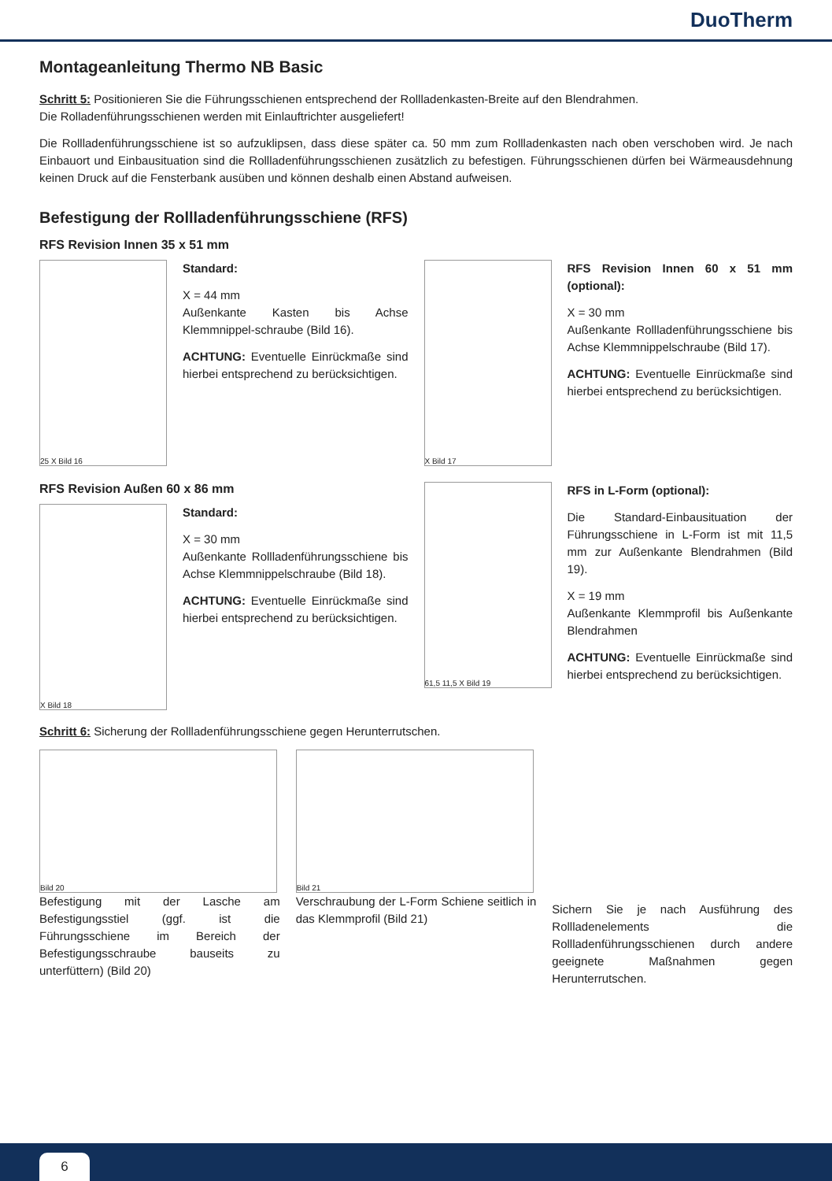DuoTherm
Montageanleitung Thermo NB Basic
Schritt 5: Positionieren Sie die Führungsschienen entsprechend der Rollladenkasten-Breite auf den Blendrahmen.
Die Rolladenführungsschienen werden mit Einlauftrichter ausgeliefert!
Die Rollladenführungsschiene ist so aufzuklipsen, dass diese später ca. 50 mm zum Rollladenkasten nach oben verschoben wird. Je nach Einbauort und Einbausituation sind die Rollladenführungsschienen zusätzlich zu befestigen. Führungsschienen dürfen bei Wärmeausdehnung keinen Druck auf die Fensterbank ausüben und können deshalb einen Abstand aufweisen.
Befestigung der Rollladenführungsschiene (RFS)
RFS Revision Innen 35 x 51 mm
25 X Bild 16
Standard:
X = 44 mm
Außenkante Kasten bis Achse Klemmnippel-schraube (Bild 16).
ACHTUNG: Eventuelle Einrückmaße sind hierbei entsprechend zu berücksichtigen.
X Bild 17
RFS Revision Innen 60 x 51 mm (optional):
X = 30 mm
Außenkante Rollladenführungsschiene bis Achse Klemmnippelschraube (Bild 17).
ACHTUNG: Eventuelle Einrückmaße sind hierbei entsprechend zu berücksichtigen.
RFS Revision Außen 60 x 86 mm
X Bild 18
Standard:
X = 30 mm
Außenkante Rollladenführungsschiene bis Achse Klemmnippelschraube (Bild 18).
ACHTUNG: Eventuelle Einrückmaße sind hierbei entsprechend zu berücksichtigen.
61,5 11,5 X Bild 19
RFS in L-Form (optional):
Die Standard-Einbausituation der Führungsschiene in L-Form ist mit 11,5 mm zur Außenkante Blendrahmen (Bild 19).
X = 19 mm
Außenkante Klemmprofil bis Außenkante Blendrahmen
ACHTUNG: Eventuelle Einrückmaße sind hierbei entsprechend zu berücksichtigen.
Schritt 6: Sicherung der Rollladenführungsschiene gegen Herunterrutschen.
Bild 20
Befestigung mit der Lasche am Befestigungsstiel (ggf. ist die Führungsschiene im Bereich der Befestigungsschraube bauseits zu unterfüttern) (Bild 20)
Bild 21
Verschraubung der L-Form Schiene seitlich in das Klemmprofil (Bild 21)
Sichern Sie je nach Ausführung des Rollladenelements die Rollladenführungsschienen durch andere geeignete Maßnahmen gegen Herunterrutschen.
6